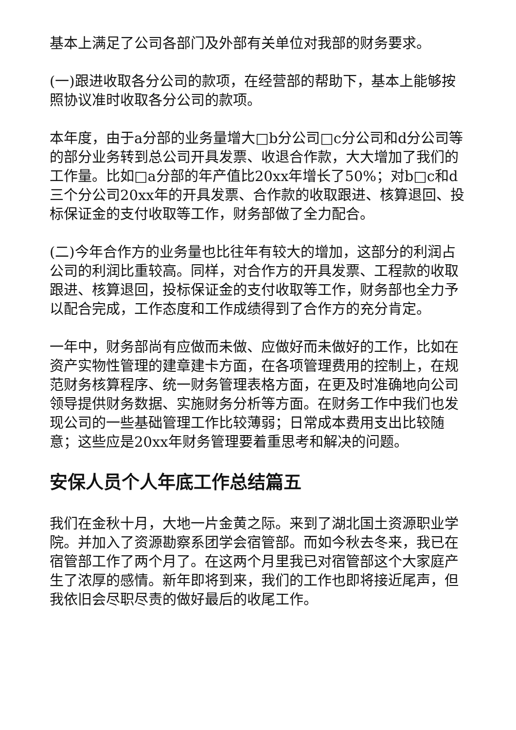基本上满足了公司各部门及外部有关单位对我部的财务要求。
(一)跟进收取各分公司的款项，在经营部的帮助下，基本上能够按照协议准时收取各分公司的款项。
本年度，由于a分部的业务量增大□b分公司□c分公司和d分公司等的部分业务转到总公司开具发票、收退合作款，大大增加了我们的工作量。比如□a分部的年产值比20xx年增长了50%；对b□c和d三个分公司20xx年的开具发票、合作款的收取跟进、核算退回、投标保证金的支付收取等工作，财务部做了全力配合。
(二)今年合作方的业务量也比往年有较大的增加，这部分的利润占公司的利润比重较高。同样，对合作方的开具发票、工程款的收取跟进、核算退回，投标保证金的支付收取等工作，财务部也全力予以配合完成，工作态度和工作成绩得到了合作方的充分肯定。
一年中，财务部尚有应做而未做、应做好而未做好的工作，比如在资产实物性管理的建章建卡方面，在各项管理费用的控制上，在规范财务核算程序、统一财务管理表格方面，在更及时准确地向公司领导提供财务数据、实施财务分析等方面。在财务工作中我们也发现公司的一些基础管理工作比较薄弱；日常成本费用支出比较随意；这些应是20xx年财务管理要着重思考和解决的问题。
安保人员个人年底工作总结篇五
我们在金秋十月，大地一片金黄之际。来到了湖北国土资源职业学院。并加入了资源勘察系团学会宿管部。而如今秋去冬来，我已在宿管部工作了两个月了。在这两个月里我已对宿管部这个大家庭产生了浓厚的感情。新年即将到来，我们的工作也即将接近尾声，但我依旧会尽职尽责的做好最后的收尾工作。